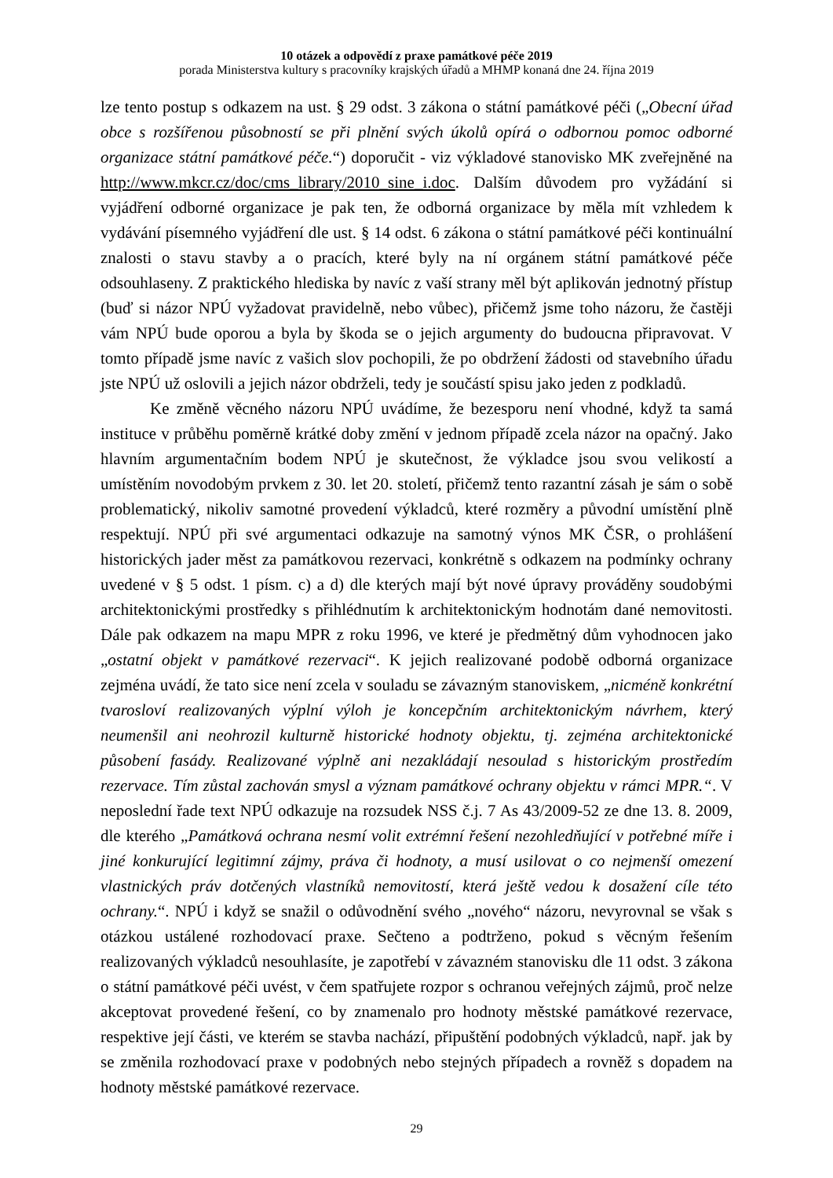10 otázek a odpovědí z praxe památkové péče 2019
porada Ministerstva kultury s pracovníky krajských úřadů a MHMP konaná dne 24. října 2019
lze tento postup s odkazem na ust. § 29 odst. 3 zákona o státní památkové péči („Obecní úřad obce s rozšířenou působností se při plnění svých úkolů opírá o odbornou pomoc odborné organizace státní památkové péče.“) doporučit - viz výkladové stanovisko MK zveřejněné na http://www.mkcr.cz/doc/cms_library/2010_sine_i.doc. Dalším důvodem pro vyžádání si vyjádření odborné organizace je pak ten, že odborná organizace by měla mít vzhledem k vydávání písemného vyjádření dle ust. § 14 odst. 6 zákona o státní památkové péči kontinuální znalosti o stavu stavby a o pracích, které byly na ní orgánem státní památkové péče odsouhlaseny. Z praktického hlediska by navíc z vaší strany měl být aplikován jednotný přístup (buď si názor NPÚ vyžadovat pravidelně, nebo vůbec), přičemž jsme toho názoru, že častěji vám NPÚ bude oporou a byla by škoda se o jejich argumenty do budoucna připravovat. V tomto případě jsme navíc z vašich slov pochopili, že po obdržení žádosti od stavebního úřadu jste NPÚ už oslovili a jejich názor obdrželi, tedy je součástí spisu jako jeden z podkladů.
Ke změně věcného názoru NPÚ uvádíme, že bezesporu není vhodné, když ta samá instituce v průběhu poměrně krátké doby změní v jednom případě zcela názor na opačný. Jako hlavním argumentačním bodem NPÚ je skutečnost, že výkladce jsou svou velikostí a umístěním novodobým prvkem z 30. let 20. století, přičemž tento razantní zásah je sám o sobě problematický, nikoliv samotné provedení výkladců, které rozměry a původní umístění plně respektují. NPÚ při své argumentaci odkazuje na samotný výnos MK ČSR, o prohlášení historických jader měst za památkovou rezervaci, konkrétně s odkazem na podmínky ochrany uvedené v § 5 odst. 1 písm. c) a d) dle kterých mají být nové úpravy prováděny soudobými architektonickými prostředky s přihlédnutím k architektonickým hodnotám dané nemovitosti. Dále pak odkazem na mapu MPR z roku 1996, ve které je předmětný dům vyhodnocen jako „ostatní objekt v památkové rezervaci“. K jejich realizované podobě odborná organizace zejména uvádí, že tato sice není zcela v souladu se závazným stanoviskem, „nicméně konkrétní tvarosloví realizovaných výplní výloh je koncepčním architektonickým návrhem, který neumenšil ani neohrozil kulturně historické hodnoty objektu, tj. zejména architektonické působení fasády. Realizované výplně ani nezakládají nesoulad s historickým prostředím rezervace. Tím zůstal zachován smysl a význam památkové ochrany objektu v rámci MPR.“. V neposlední řade text NPÚ odkazuje na rozsudek NSS č.j. 7 As 43/2009-52 ze dne 13. 8. 2009, dle kterého „Památková ochrana nesmí volit extrémní řešení nezohledňující v potřebné míře i jiné konkurující legitimní zájmy, práva či hodnoty, a musí usilovat o co nejmenší omezení vlastnických práv dotčených vlastníků nemovitostí, která ještě vedou k dosažení cíle této ochrany.“. NPÚ i když se snažil o odůvodnění svého „nového“ názoru, nevyrovnal se však s otázkou ustálené rozhodovací praxe. Sečteno a podtrženo, pokud s věcným řešením realizovaných výkladců nesouhlasíte, je zapotřebí v závazném stanovisku dle 11 odst. 3 zákona o státní památkové péči uvést, v čem spatřujete rozpor s ochranou veřejných zájmů, proč nelze akceptovat provedené řešení, co by znamenalo pro hodnoty městské památkové rezervace, respektive její části, ve kterém se stavba nachází, připuštění podobných výkladců, např. jak by se změnila rozhodovací praxe v podobných nebo stejných případech a rovněž s dopadem na hodnoty městské památkové rezervace.
29